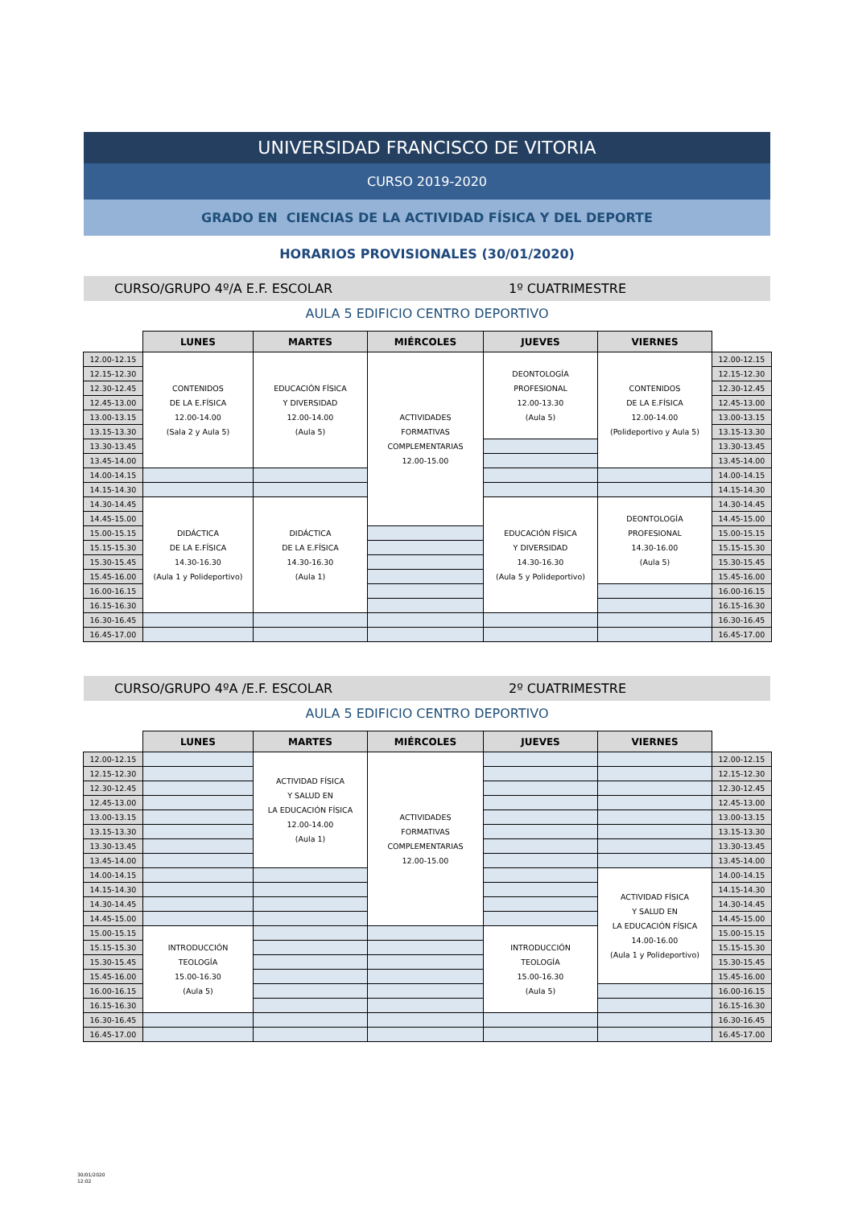UNIVERSIDAD FRANCISCO DE VITORIA
CURSO 2019-2020
GRADO EN CIENCIAS DE LA ACTIVIDAD FÍSICA Y DEL DEPORTE
HORARIOS PROVISIONALES (30/01/2020)
CURSO/GRUPO 4º/A E.F. ESCOLAR 1º CUATRIMESTRE
AULA 5 EDIFICIO CENTRO DEPORTIVO
| | LUNES | MARTES | MIÉRCOLES | JUEVES | VIERNES | |
| --- | --- | --- | --- | --- | --- | --- |
| 12.00-12.15 | CONTENIDOS DE LA E.FÍSICA 12.00-14.00 (Sala 2 y Aula 5) | EDUCACIÓN FÍSICA Y DIVERSIDAD 12.00-14.00 (Aula 5) | ACTIVIDADES FORMATIVAS COMPLEMENTARIAS 12.00-15.00 | DEONTOLOGÍA PROFESIONAL 12.00-13.30 (Aula 5) | CONTENIDOS DE LA E.FÍSICA 12.00-14.00 (Polideportivo y Aula 5) | 12.00-12.15 |
| 12.15-12.30 | | | | | | 12.15-12.30 |
| 12.30-12.45 | | | | | | 12.30-12.45 |
| 12.45-13.00 | | | | | | 12.45-13.00 |
| 13.00-13.15 | | | | | | 13.00-13.15 |
| 13.15-13.30 | | | | | | 13.15-13.30 |
| 13.30-13.45 | | | | | | 13.30-13.45 |
| 13.45-14.00 | | | | | | 13.45-14.00 |
| 14.00-14.15 | | | | | | 14.00-14.15 |
| 14.15-14.30 | | | | | | 14.15-14.30 |
| 14.30-14.45 | DIDÁCTICA DE LA E.FÍSICA 14.30-16.30 (Aula 1 y Polideportivo) | DIDÁCTICA DE LA E.FÍSICA 14.30-16.30 (Aula 1) | | EDUCACIÓN FÍSICA Y DIVERSIDAD 14.30-16.30 (Aula 5 y Polideportivo) | DEONTOLOGÍA PROFESIONAL 14.30-16.00 (Aula 5) | 14.30-14.45 |
| 14.45-15.00 | | | | | | 14.45-15.00 |
| 15.00-15.15 | | | | | | 15.00-15.15 |
| 15.15-15.30 | | | | | | 15.15-15.30 |
| 15.30-15.45 | | | | | | 15.30-15.45 |
| 15.45-16.00 | | | | | | 15.45-16.00 |
| 16.00-16.15 | | | | | | 16.00-16.15 |
| 16.15-16.30 | | | | | | 16.15-16.30 |
| 16.30-16.45 | | | | | | 16.30-16.45 |
| 16.45-17.00 | | | | | | 16.45-17.00 |
CURSO/GRUPO 4ºA /E.F. ESCOLAR 2º CUATRIMESTRE
AULA 5 EDIFICIO CENTRO DEPORTIVO
| | LUNES | MARTES | MIÉRCOLES | JUEVES | VIERNES | |
| --- | --- | --- | --- | --- | --- | --- |
| 12.00-12.15 | | ACTIVIDAD FÍSICA Y SALUD EN LA EDUCACIÓN FÍSICA 12.00-14.00 (Aula 1) | ACTIVIDADES FORMATIVAS COMPLEMENTARIAS 12.00-15.00 | | | 12.00-12.15 |
| 12.15-12.30 | | | | | | 12.15-12.30 |
| 12.30-12.45 | | | | | | 12.30-12.45 |
| 12.45-13.00 | | | | | | 12.45-13.00 |
| 13.00-13.15 | | | | | | 13.00-13.15 |
| 13.15-13.30 | | | | | | 13.15-13.30 |
| 13.30-13.45 | | | | | | 13.30-13.45 |
| 13.45-14.00 | | | | | | 13.45-14.00 |
| 14.00-14.15 | | | | | ACTIVIDAD FÍSICA Y SALUD EN LA EDUCACIÓN FÍSICA 14.00-16.00 (Aula 1 y Polideportivo) | 14.00-14.15 |
| 14.15-14.30 | | | | | | 14.15-14.30 |
| 14.30-14.45 | | | | | | 14.30-14.45 |
| 14.45-15.00 | | | | | | 14.45-15.00 |
| 15.00-15.15 | INTRODUCCIÓN TEOLOGÍA 15.00-16.30 (Aula 5) | | | INTRODUCCIÓN TEOLOGÍA 15.00-16.30 (Aula 5) | | 15.00-15.15 |
| 15.15-15.30 | | | | | | 15.15-15.30 |
| 15.30-15.45 | | | | | | 15.30-15.45 |
| 15.45-16.00 | | | | | | 15.45-16.00 |
| 16.00-16.15 | | | | | | 16.00-16.15 |
| 16.15-16.30 | | | | | | 16.15-16.30 |
| 16.30-16.45 | | | | | | 16.30-16.45 |
| 16.45-17.00 | | | | | | 16.45-17.00 |
30/01/2020
12:02